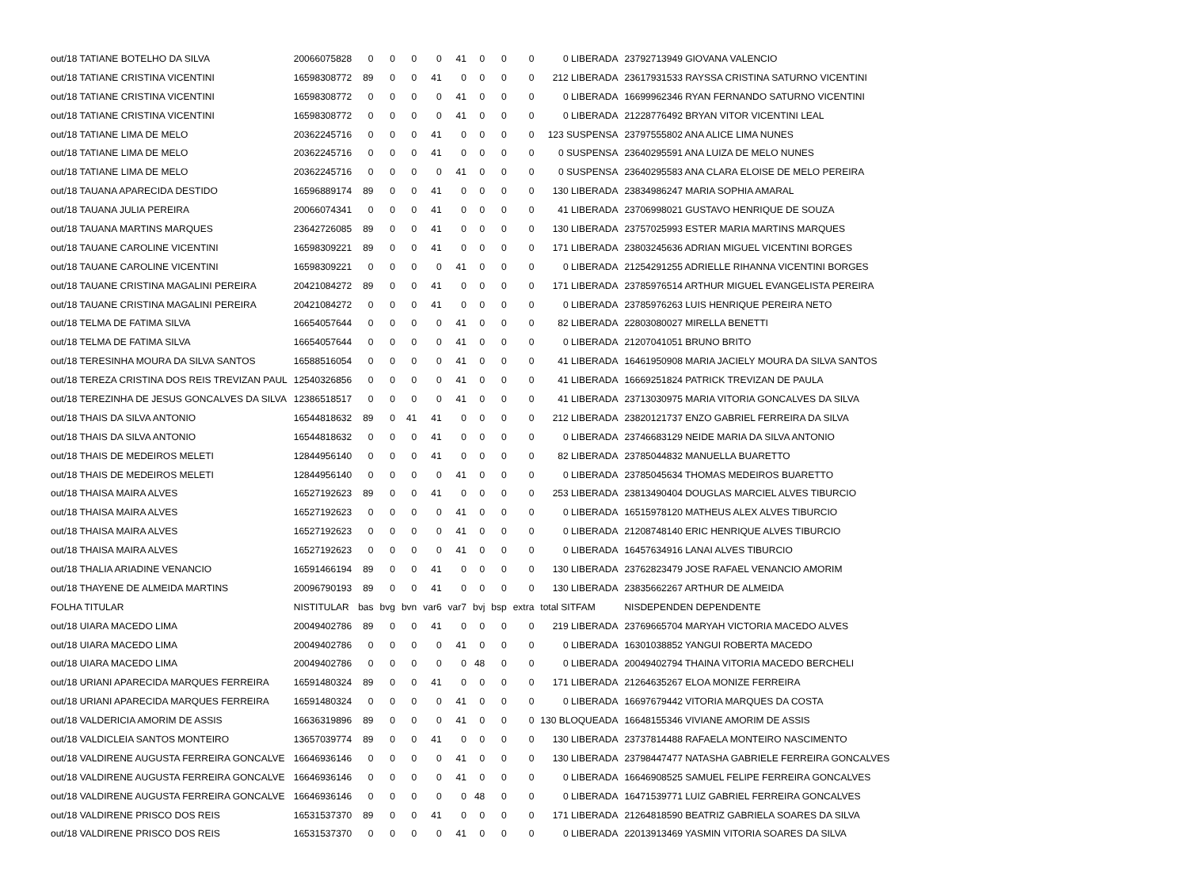| out/18 TATIANE BOTELHO DA SILVA | 20066075828 | 0 | 0 | 0 | 0 | 41 | 0 | 0 | 0 | 0 LIBERADA | 23792713949 GIOVANA VALENCIO |
| out/18 TATIANE CRISTINA VICENTINI | 16598308772 | 89 | 0 | 0 | 41 | 0 | 0 | 0 | 0 | 212 LIBERADA | 23617931533 RAYSSA CRISTINA SATURNO VICENTINI |
| out/18 TATIANE CRISTINA VICENTINI | 16598308772 | 0 | 0 | 0 | 0 | 41 | 0 | 0 | 0 | 0 LIBERADA | 16699962346 RYAN FERNANDO SATURNO VICENTINI |
| out/18 TATIANE CRISTINA VICENTINI | 16598308772 | 0 | 0 | 0 | 0 | 41 | 0 | 0 | 0 | 0 LIBERADA | 21228776492 BRYAN VITOR VICENTINI LEAL |
| out/18 TATIANE LIMA DE MELO | 20362245716 | 0 | 0 | 0 | 41 | 0 | 0 | 0 | 0 | 123 SUSPENSA | 23797555802 ANA ALICE LIMA NUNES |
| out/18 TATIANE LIMA DE MELO | 20362245716 | 0 | 0 | 0 | 41 | 0 | 0 | 0 | 0 | 0 SUSPENSA | 23640295591 ANA LUIZA DE MELO NUNES |
| out/18 TATIANE LIMA DE MELO | 20362245716 | 0 | 0 | 0 | 0 | 41 | 0 | 0 | 0 | 0 SUSPENSA | 23640295583 ANA CLARA ELOISE DE MELO PEREIRA |
| out/18 TAUANA APARECIDA DESTIDO | 16596889174 | 89 | 0 | 0 | 41 | 0 | 0 | 0 | 0 | 130 LIBERADA | 23834986247 MARIA SOPHIA AMARAL |
| out/18 TAUANA JULIA PEREIRA | 20066074341 | 0 | 0 | 0 | 41 | 0 | 0 | 0 | 0 | 41 LIBERADA | 23706998021 GUSTAVO HENRIQUE DE SOUZA |
| out/18 TAUANA MARTINS MARQUES | 23642726085 | 89 | 0 | 0 | 41 | 0 | 0 | 0 | 0 | 130 LIBERADA | 23757025993 ESTER MARIA MARTINS MARQUES |
| out/18 TAUANE CAROLINE VICENTINI | 16598309221 | 89 | 0 | 0 | 41 | 0 | 0 | 0 | 0 | 171 LIBERADA | 23803245636 ADRIAN MIGUEL VICENTINI BORGES |
| out/18 TAUANE CAROLINE VICENTINI | 16598309221 | 0 | 0 | 0 | 0 | 41 | 0 | 0 | 0 | 0 LIBERADA | 21254291255 ADRIELLE RIHANNA VICENTINI BORGES |
| out/18 TAUANE CRISTINA MAGALINI PEREIRA | 20421084272 | 89 | 0 | 0 | 41 | 0 | 0 | 0 | 0 | 171 LIBERADA | 23785976514 ARTHUR MIGUEL EVANGELISTA PEREIRA |
| out/18 TAUANE CRISTINA MAGALINI PEREIRA | 20421084272 | 0 | 0 | 0 | 41 | 0 | 0 | 0 | 0 | 0 LIBERADA | 23785976263 LUIS HENRIQUE PEREIRA NETO |
| out/18 TELMA DE FATIMA SILVA | 16654057644 | 0 | 0 | 0 | 0 | 41 | 0 | 0 | 0 | 82 LIBERADA | 22803080027 MIRELLA BENETTI |
| out/18 TELMA DE FATIMA SILVA | 16654057644 | 0 | 0 | 0 | 0 | 41 | 0 | 0 | 0 | 0 LIBERADA | 21207041051 BRUNO BRITO |
| out/18 TERESINHA MOURA DA SILVA SANTOS | 16588516054 | 0 | 0 | 0 | 0 | 41 | 0 | 0 | 0 | 41 LIBERADA | 16461950908 MARIA JACIELY MOURA DA SILVA SANTOS |
| out/18 TEREZA CRISTINA DOS REIS TREVIZAN PAUL | 12540326856 | 0 | 0 | 0 | 0 | 41 | 0 | 0 | 0 | 41 LIBERADA | 16669251824 PATRICK TREVIZAN DE PAULA |
| out/18 TEREZINHA DE JESUS GONCALVES DA SILVA | 12386518517 | 0 | 0 | 0 | 0 | 41 | 0 | 0 | 0 | 41 LIBERADA | 23713030975 MARIA VITORIA GONCALVES DA SILVA |
| out/18 THAIS DA SILVA ANTONIO | 16544818632 | 89 | 0 | 41 | 41 | 0 | 0 | 0 | 0 | 212 LIBERADA | 23820121737 ENZO GABRIEL FERREIRA DA SILVA |
| out/18 THAIS DA SILVA ANTONIO | 16544818632 | 0 | 0 | 0 | 41 | 0 | 0 | 0 | 0 | 0 LIBERADA | 23746683129 NEIDE MARIA DA SILVA ANTONIO |
| out/18 THAIS DE MEDEIROS MELETI | 12844956140 | 0 | 0 | 0 | 41 | 0 | 0 | 0 | 0 | 82 LIBERADA | 23785044832 MANUELLA BUARETTO |
| out/18 THAIS DE MEDEIROS MELETI | 12844956140 | 0 | 0 | 0 | 0 | 41 | 0 | 0 | 0 | 0 LIBERADA | 23785045634 THOMAS MEDEIROS BUARETTO |
| out/18 THAISA MAIRA ALVES | 16527192623 | 89 | 0 | 0 | 41 | 0 | 0 | 0 | 0 | 253 LIBERADA | 23813490404 DOUGLAS MARCIEL ALVES TIBURCIO |
| out/18 THAISA MAIRA ALVES | 16527192623 | 0 | 0 | 0 | 0 | 41 | 0 | 0 | 0 | 0 LIBERADA | 16515978120 MATHEUS ALEX ALVES TIBURCIO |
| out/18 THAISA MAIRA ALVES | 16527192623 | 0 | 0 | 0 | 0 | 41 | 0 | 0 | 0 | 0 LIBERADA | 21208748140 ERIC HENRIQUE ALVES TIBURCIO |
| out/18 THAISA MAIRA ALVES | 16527192623 | 0 | 0 | 0 | 0 | 41 | 0 | 0 | 0 | 0 LIBERADA | 16457634916 LANAI ALVES TIBURCIO |
| out/18 THALIA ARIADINE VENANCIO | 16591466194 | 89 | 0 | 0 | 41 | 0 | 0 | 0 | 0 | 130 LIBERADA | 23762823479 JOSE RAFAEL VENANCIO AMORIM |
| out/18 THAYENE DE ALMEIDA MARTINS | 20096790193 | 89 | 0 | 0 | 41 | 0 | 0 | 0 | 0 | 130 LIBERADA | 23835662267 ARTHUR DE ALMEIDA |
| FOLHA TITULAR | NISTITULAR | bas | bvg | bvn | var6 | var7 | bvj | bsp | extra | total SITFAM | NISDEPENDEN DEPENDENTE |
| out/18 UIARA MACEDO LIMA | 20049402786 | 89 | 0 | 0 | 41 | 0 | 0 | 0 | 0 | 219 LIBERADA | 23769665704 MARYAH VICTORIA MACEDO ALVES |
| out/18 UIARA MACEDO LIMA | 20049402786 | 0 | 0 | 0 | 0 | 41 | 0 | 0 | 0 | 0 LIBERADA | 16301038852 YANGUI ROBERTA MACEDO |
| out/18 UIARA MACEDO LIMA | 20049402786 | 0 | 0 | 0 | 0 | 0 | 48 | 0 | 0 | 0 LIBERADA | 20049402794 THAINA VITORIA MACEDO BERCHELI |
| out/18 URIANI APARECIDA MARQUES FERREIRA | 16591480324 | 89 | 0 | 0 | 41 | 0 | 0 | 0 | 0 | 171 LIBERADA | 21264635267 ELOA MONIZE FERREIRA |
| out/18 URIANI APARECIDA MARQUES FERREIRA | 16591480324 | 0 | 0 | 0 | 0 | 41 | 0 | 0 | 0 | 0 LIBERADA | 16697679442 VITORIA MARQUES DA COSTA |
| out/18 VALDERICIA AMORIM DE ASSIS | 16636319896 | 89 | 0 | 0 | 0 | 41 | 0 | 0 | 0 | 130 BLOQUEADA | 16648155346 VIVIANE AMORIM DE ASSIS |
| out/18 VALDICLEIA SANTOS MONTEIRO | 13657039774 | 89 | 0 | 0 | 41 | 0 | 0 | 0 | 0 | 130 LIBERADA | 23737814488 RAFAELA MONTEIRO NASCIMENTO |
| out/18 VALDIRENE AUGUSTA FERREIRA GONCALVE | 16646936146 | 0 | 0 | 0 | 0 | 41 | 0 | 0 | 0 | 130 LIBERADA | 23798447477 NATASHA GABRIELE FERREIRA GONCALVES |
| out/18 VALDIRENE AUGUSTA FERREIRA GONCALVE | 16646936146 | 0 | 0 | 0 | 0 | 41 | 0 | 0 | 0 | 0 LIBERADA | 16646908525 SAMUEL FELIPE FERREIRA GONCALVES |
| out/18 VALDIRENE AUGUSTA FERREIRA GONCALVE | 16646936146 | 0 | 0 | 0 | 0 | 0 | 48 | 0 | 0 | 0 LIBERADA | 16471539771 LUIZ GABRIEL FERREIRA GONCALVES |
| out/18 VALDIRENE PRISCO DOS REIS | 16531537370 | 89 | 0 | 0 | 41 | 0 | 0 | 0 | 0 | 171 LIBERADA | 21264818590 BEATRIZ GABRIELA SOARES DA SILVA |
| out/18 VALDIRENE PRISCO DOS REIS | 16531537370 | 0 | 0 | 0 | 0 | 41 | 0 | 0 | 0 | 0 LIBERADA | 22013913469 YASMIN VITORIA SOARES DA SILVA |